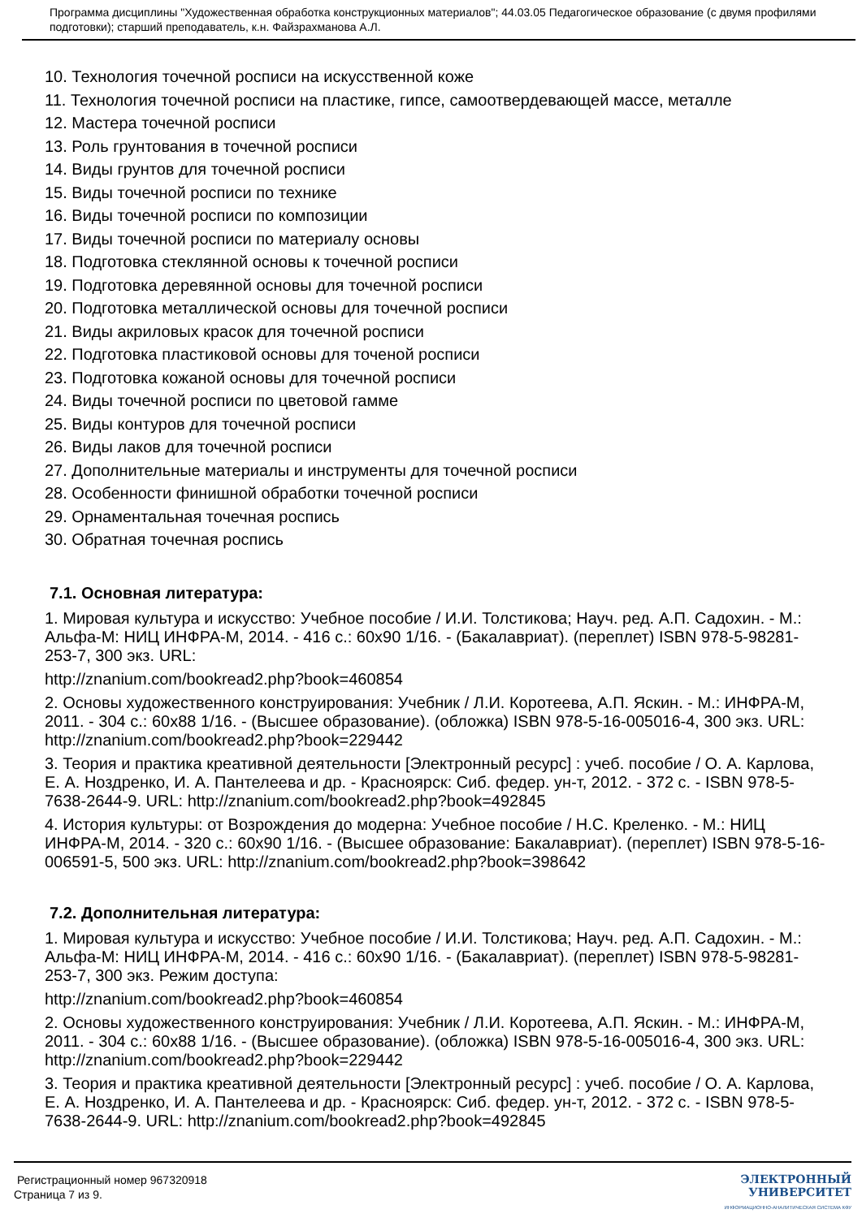Программа дисциплины "Художественная обработка конструкционных материалов"; 44.03.05 Педагогическое образование (с двумя профилями подготовки); старший преподаватель, к.н. Файзрахманова А.Л.
10. Технология точечной росписи на искусственной коже
11. Технология точечной росписи на пластике, гипсе, самоотвердевающей массе, металле
12. Мастера точечной росписи
13. Роль грунтования в точечной росписи
14. Виды грунтов для точечной росписи
15. Виды точечной росписи по технике
16. Виды точечной росписи по композиции
17. Виды точечной росписи по материалу основы
18. Подготовка стеклянной основы к точечной росписи
19. Подготовка деревянной основы для точечной росписи
20. Подготовка металлической основы для точечной росписи
21. Виды акриловых красок для точечной росписи
22. Подготовка пластиковой основы для точеной росписи
23. Подготовка кожаной основы для точечной росписи
24. Виды точечной росписи по цветовой гамме
25. Виды контуров для точечной росписи
26. Виды лаков для точечной росписи
27. Дополнительные материалы и инструменты для точечной росписи
28. Особенности финишной обработки точечной росписи
29. Орнаментальная точечная роспись
30. Обратная точечная роспись
7.1. Основная литература:
1. Мировая культура и искусство: Учебное пособие / И.И. Толстикова; Науч. ред. А.П. Садохин. - М.: Альфа-М: НИЦ ИНФРА-М, 2014. - 416 с.: 60x90 1/16. - (Бакалавриат). (переплет) ISBN 978-5-98281-253-7, 300 экз. URL:
http://znanium.com/bookread2.php?book=460854
2. Основы художественного конструирования: Учебник / Л.И. Коротеева, А.П. Яскин. - М.: ИНФРА-М, 2011. - 304 с.: 60x88 1/16. - (Высшее образование). (обложка) ISBN 978-5-16-005016-4, 300 экз. URL: http://znanium.com/bookread2.php?book=229442
3. Теория и практика креативной деятельности [Электронный ресурс] : учеб. пособие / О. А. Карлова, Е. А. Ноздренко, И. А. Пантелеева и др. - Красноярск: Сиб. федер. ун-т, 2012. - 372 с. - ISBN 978-5-7638-2644-9. URL: http://znanium.com/bookread2.php?book=492845
4. История культуры: от Возрождения до модерна: Учебное пособие / Н.С. Креленко. - М.: НИЦ ИНФРА-М, 2014. - 320 с.: 60x90 1/16. - (Высшее образование: Бакалавриат). (переплет) ISBN 978-5-16-006591-5, 500 экз. URL: http://znanium.com/bookread2.php?book=398642
7.2. Дополнительная литература:
1. Мировая культура и искусство: Учебное пособие / И.И. Толстикова; Науч. ред. А.П. Садохин. - М.: Альфа-М: НИЦ ИНФРА-М, 2014. - 416 с.: 60x90 1/16. - (Бакалавриат). (переплет) ISBN 978-5-98281-253-7, 300 экз. Режим доступа:
http://znanium.com/bookread2.php?book=460854
2. Основы художественного конструирования: Учебник / Л.И. Коротеева, А.П. Яскин. - М.: ИНФРА-М, 2011. - 304 с.: 60x88 1/16. - (Высшее образование). (обложка) ISBN 978-5-16-005016-4, 300 экз. URL: http://znanium.com/bookread2.php?book=229442
3. Теория и практика креативной деятельности [Электронный ресурс] : учеб. пособие / О. А. Карлова, Е. А. Ноздренко, И. А. Пантелеева и др. - Красноярск: Сиб. федер. ун-т, 2012. - 372 с. - ISBN 978-5-7638-2644-9. URL: http://znanium.com/bookread2.php?book=492845
Регистрационный номер 967320918
Страница 7 из 9.
ЭЛЕКТРОННЫЙ
УНИВЕРСИТЕТ
ИНФОРМАЦИОННО-АНАЛИТИЧЕСКАЯ СИСТЕМА КФУ